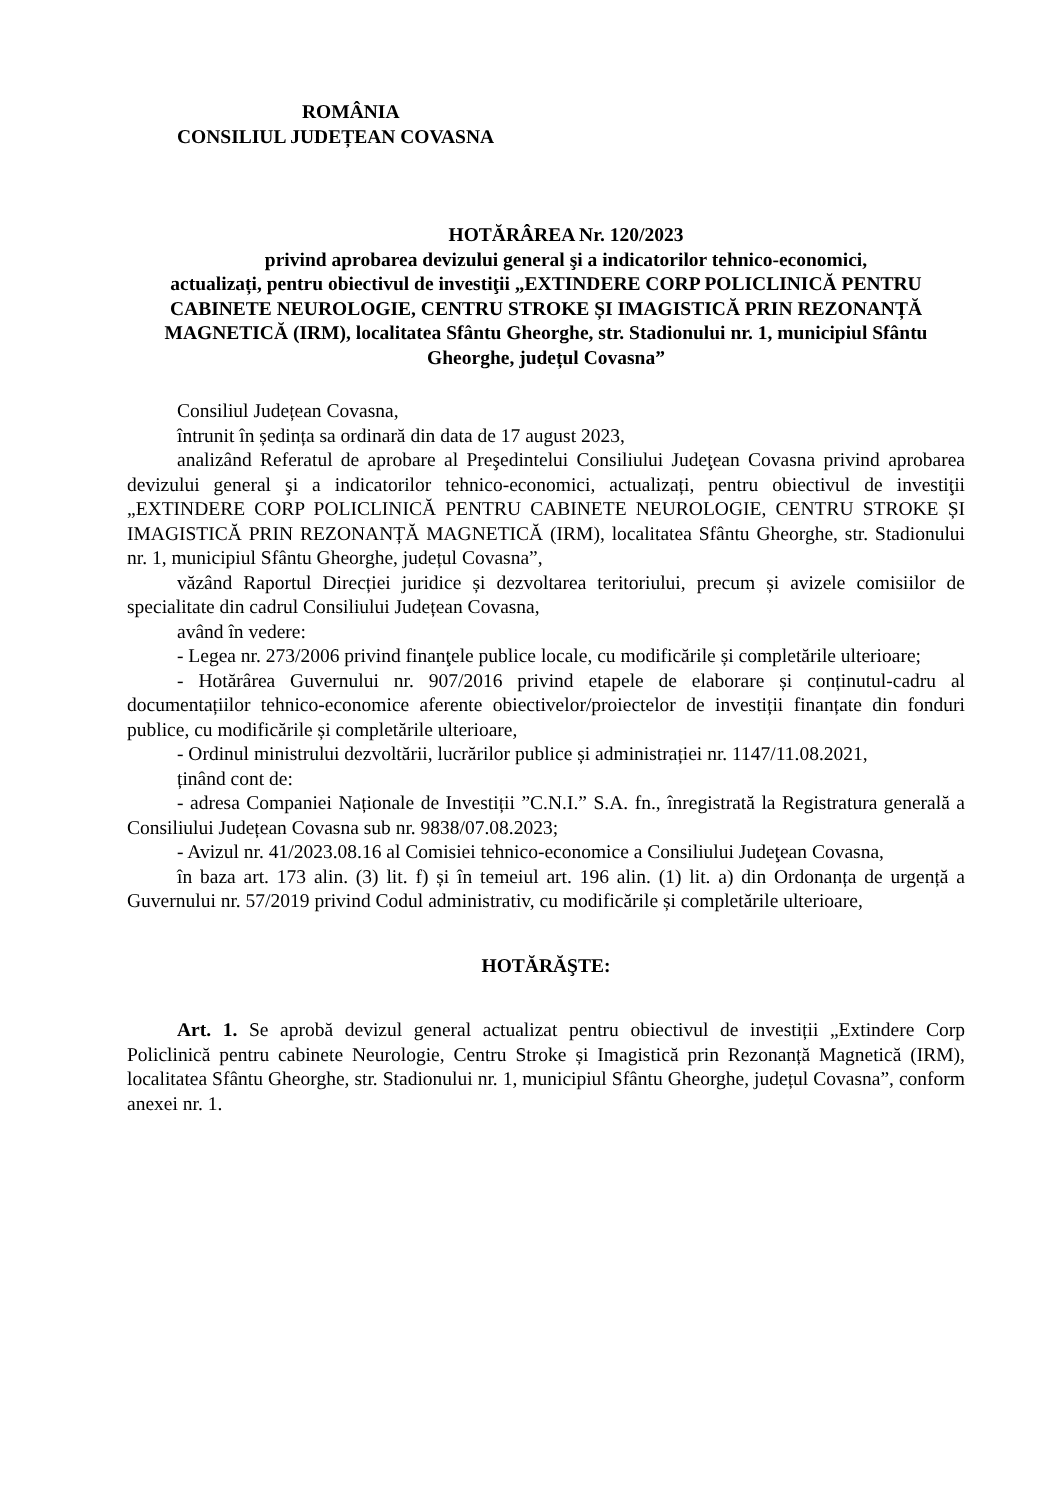ROMÂNIA
CONSILIUL JUDEȚEAN COVASNA
HOTĂRÂREA Nr. 120/2023
privind aprobarea devizului general şi a indicatorilor tehnico-economici,
actualizați, pentru obiectivul de investiţii „EXTINDERE CORP POLICLINICĂ PENTRU CABINETE NEUROLOGIE, CENTRU STROKE ȘI IMAGISTICĂ PRIN REZONANȚĂ MAGNETICĂ (IRM), localitatea Sfântu Gheorghe, str. Stadionului nr. 1, municipiul Sfântu Gheorghe, județul Covasna”
Consiliul Județean Covasna,
întrunit în ședința sa ordinară din data de 17 august 2023,
analizând Referatul de aprobare al Preşedintelui Consiliului Judeţean Covasna privind aprobarea devizului general şi a indicatorilor tehnico-economici, actualizați, pentru obiectivul de investiţii „EXTINDERE CORP POLICLINICĂ PENTRU CABINETE NEUROLOGIE, CENTRU STROKE ȘI IMAGISTICĂ PRIN REZONANȚĂ MAGNETICĂ (IRM), localitatea Sfântu Gheorghe, str. Stadionului nr. 1, municipiul Sfântu Gheorghe, județul Covasna”,
văzând Raportul Direcției juridice și dezvoltarea teritoriului, precum și avizele comisiilor de specialitate din cadrul Consiliului Județean Covasna,
având în vedere:
- Legea nr. 273/2006 privind finanţele publice locale, cu modificările și completările ulterioare;
- Hotărârea Guvernului nr. 907/2016 privind etapele de elaborare și conținutul-cadru al documentațiilor tehnico-economice aferente obiectivelor/proiectelor de investiții finanțate din fonduri publice, cu modificările și completările ulterioare,
- Ordinul ministrului dezvoltării, lucrărilor publice și administrației nr. 1147/11.08.2021,
ținând cont de:
- adresa Companiei Naționale de Investiții ”C.N.I.” S.A. fn., înregistrată la Registratura generală a Consiliului Județean Covasna sub nr. 9838/07.08.2023;
- Avizul nr. 41/2023.08.16 al Comisiei tehnico-economice a Consiliului Judeţean Covasna,
în baza art. 173 alin. (3) lit. f) și în temeiul art. 196 alin. (1) lit. a) din Ordonanța de urgență a Guvernului nr. 57/2019 privind Codul administrativ, cu modificările și completările ulterioare,
HOTĂRĂŞTE:
Art. 1. Se aprobă devizul general actualizat pentru obiectivul de investiții „Extindere Corp Policlinică pentru cabinete Neurologie, Centru Stroke și Imagistică prin Rezonanță Magnetică (IRM), localitatea Sfântu Gheorghe, str. Stadionului nr. 1, municipiul Sfântu Gheorghe, județul Covasna”, conform anexei nr. 1.